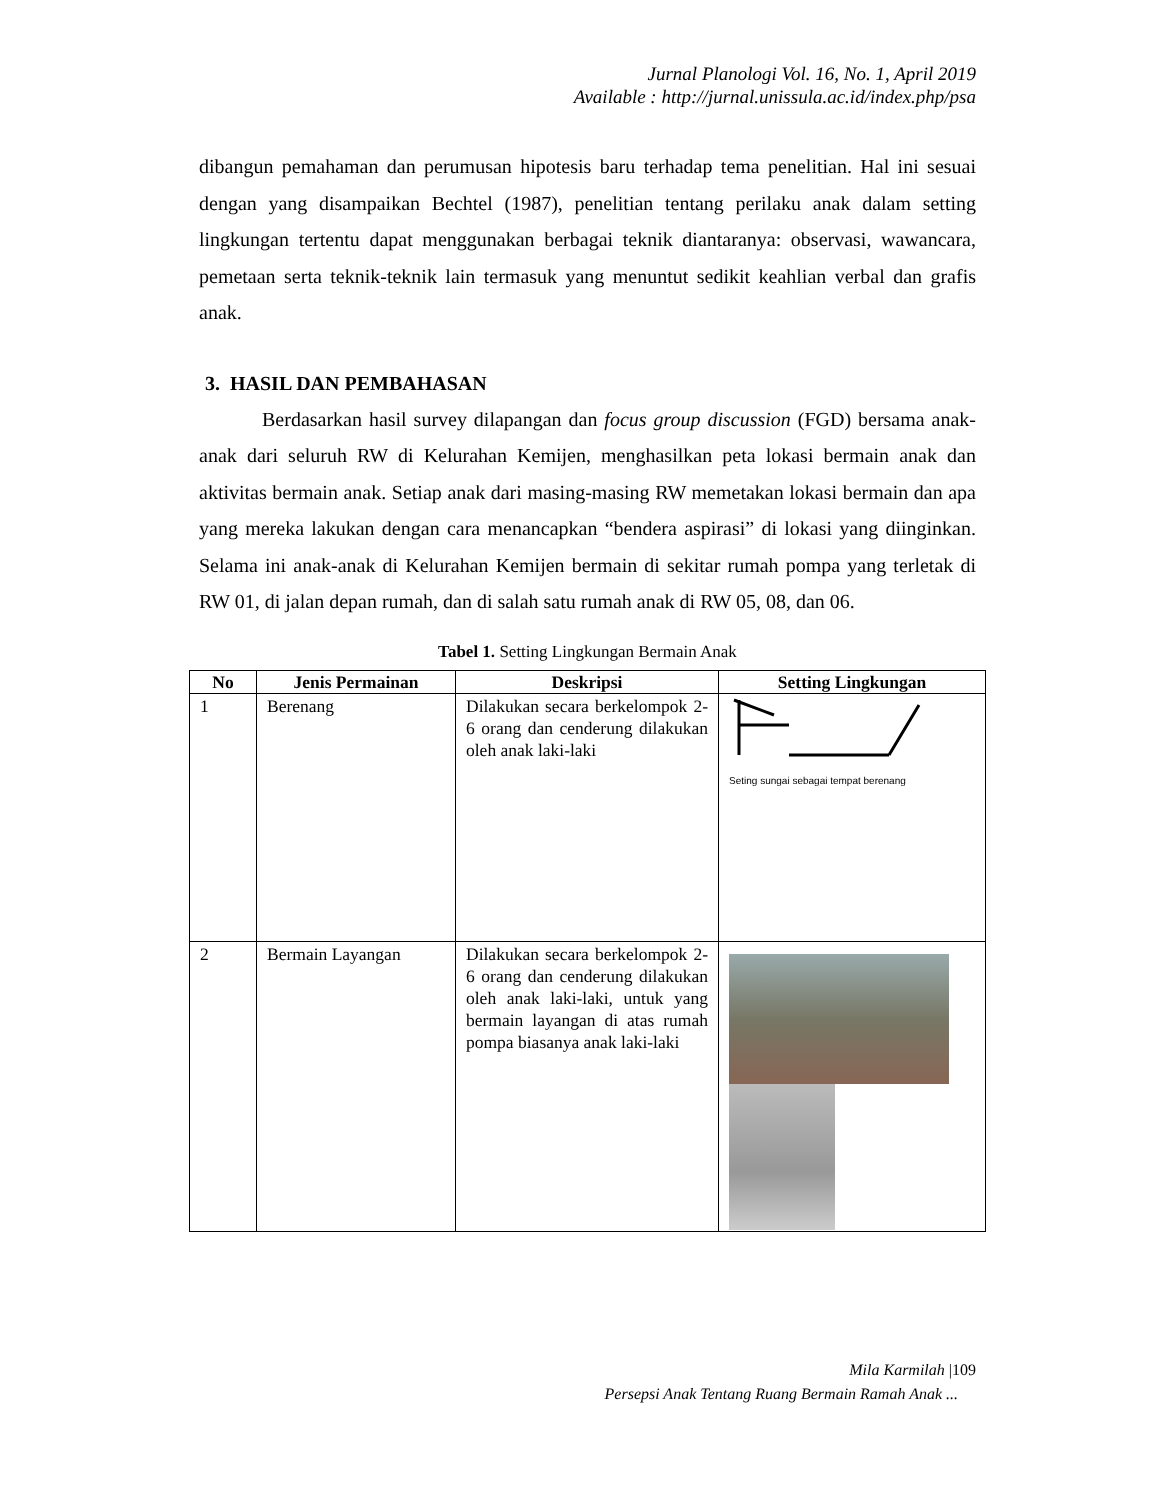Jurnal Planologi Vol. 16, No. 1, April 2019
Available : http://jurnal.unissula.ac.id/index.php/psa
dibangun pemahaman dan perumusan hipotesis baru terhadap tema penelitian. Hal ini sesuai dengan yang disampaikan Bechtel (1987), penelitian tentang perilaku anak dalam setting lingkungan tertentu dapat menggunakan berbagai teknik diantaranya: observasi, wawancara, pemetaan serta teknik-teknik lain termasuk yang menuntut sedikit keahlian verbal dan grafis anak.
3. HASIL DAN PEMBAHASAN
Berdasarkan hasil survey dilapangan dan focus group discussion (FGD) bersama anak-anak dari seluruh RW di Kelurahan Kemijen, menghasilkan peta lokasi bermain anak dan aktivitas bermain anak. Setiap anak dari masing-masing RW memetakan lokasi bermain dan apa yang mereka lakukan dengan cara menancapkan “bendera aspirasi” di lokasi yang diinginkan. Selama ini anak-anak di Kelurahan Kemijen bermain di sekitar rumah pompa yang terletak di RW 01, di jalan depan rumah, dan di salah satu rumah anak di RW 05, 08, dan 06.
Tabel 1. Setting Lingkungan Bermain Anak
| No | Jenis Permainan | Deskripsi | Setting Lingkungan |
| --- | --- | --- | --- |
| 1 | Berenang | Dilakukan secara berkelompok 2-6 orang dan cenderung dilakukan oleh anak laki-laki | Seting sungai sebagai tempat berenang |
| 2 | Bermain Layangan | Dilakukan secara berkelompok 2-6 orang dan cenderung dilakukan oleh anak laki-laki, untuk yang bermain layangan di atas rumah pompa biasanya anak laki-laki | |
Mila Karmilah |109
Persepsi Anak Tentang Ruang Bermain Ramah Anak ...